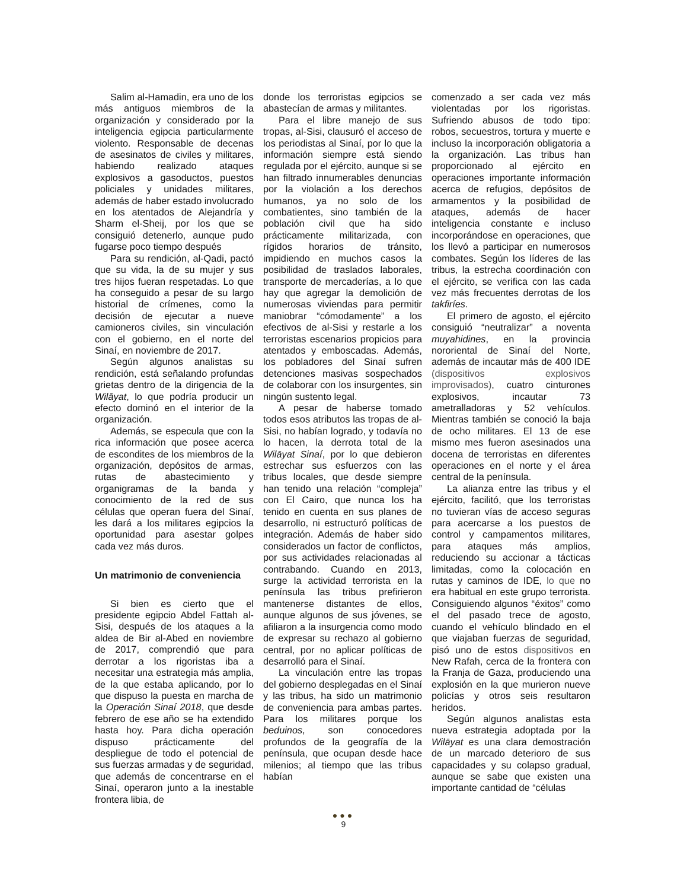Salim al-Hamadin, era uno de los más antiguos miembros de la organización y considerado por la inteligencia egipcia particularmente violento. Responsable de decenas de asesinatos de civiles y militares, habiendo realizado ataques explosivos a gasoductos, puestos policiales y unidades militares, además de haber estado involucrado en los atentados de Alejandría y Sharm el-Sheij, por los que se consiguió detenerlo, aunque pudo fugarse poco tiempo después
Para su rendición, al-Qadi, pactó que su vida, la de su mujer y sus tres hijos fueran respetadas. Lo que ha conseguido a pesar de su largo historial de crímenes, como la decisión de ejecutar a nueve camioneros civiles, sin vinculación con el gobierno, en el norte del Sinaí, en noviembre de 2017.
Según algunos analistas su rendición, está señalando profundas grietas dentro de la dirigencia de la Wilāyat, lo que podría producir un efecto dominó en el interior de la organización.
Además, se especula que con la rica información que posee acerca de escondites de los miembros de la organización, depósitos de armas, rutas de abastecimiento y organigramas de la banda y conocimiento de la red de sus células que operan fuera del Sinaí, les dará a los militares egipcios la oportunidad para asestar golpes cada vez más duros.
Un matrimonio de conveniencia
Si bien es cierto que el presidente egipcio Abdel Fattah al-Sisi, después de los ataques a la aldea de Bir al-Abed en noviembre de 2017, comprendió que para derrotar a los rigoristas iba a necesitar una estrategia más amplia, de la que estaba aplicando, por lo que dispuso la puesta en marcha de la Operación Sinaí 2018, que desde febrero de ese año se ha extendido hasta hoy. Para dicha operación dispuso prácticamente del despliegue de todo el potencial de sus fuerzas armadas y de seguridad, que además de concentrarse en el Sinaí, operaron junto a la inestable frontera libia, de
donde los terroristas egipcios se abastecían de armas y militantes.
Para el libre manejo de sus tropas, al-Sisi, clausuró el acceso de los periodistas al Sinaí, por lo que la información siempre está siendo regulada por el ejército, aunque si se han filtrado innumerables denuncias por la violación a los derechos humanos, ya no solo de los combatientes, sino también de la población civil que ha sido prácticamente militarizada, con rígidos horarios de tránsito, impidiendo en muchos casos la posibilidad de traslados laborales, transporte de mercaderías, a lo que hay que agregar la demolición de numerosas viviendas para permitir maniobrar “cómodamente” a los efectivos de al-Sisi y restarle a los terroristas escenarios propicios para atentados y emboscadas. Además, los pobladores del Sinaí sufren detenciones masivas sospechados de colaborar con los insurgentes, sin ningún sustento legal.
A pesar de haberse tomado todos esos atributos las tropas de al-Sisi, no habían logrado, y todavía no lo hacen, la derrota total de la Wilāyat Sinaí, por lo que debieron estrechar sus esfuerzos con las tribus locales, que desde siempre han tenido una relación “compleja” con El Cairo, que nunca los ha tenido en cuenta en sus planes de desarrollo, ni estructuró políticas de integración. Además de haber sido considerados un factor de conflictos, por sus actividades relacionadas al contrabando. Cuando en 2013, surge la actividad terrorista en la península las tribus prefirieron mantenerse distantes de ellos, aunque algunos de sus jóvenes, se afiliaron a la insurgencia como modo de expresar su rechazo al gobierno central, por no aplicar políticas de desarrolló para el Sinaí.
La vinculación entre las tropas del gobierno desplegadas en el Sinaí y las tribus, ha sido un matrimonio de conveniencia para ambas partes. Para los militares porque los beduinos, son conocedores profundos de la geografía de la península, que ocupan desde hace milenios; al tiempo que las tribus habían
comenzado a ser cada vez más violentadas por los rigoristas. Sufriendo abusos de todo tipo: robos, secuestros, tortura y muerte e incluso la incorporación obligatoria a la organización. Las tribus han proporcionado al ejército en operaciones importante información acerca de refugios, depósitos de armamentos y la posibilidad de ataques, además de hacer inteligencia constante e incluso incorporándose en operaciones, que los llevó a participar en numerosos combates. Según los líderes de las tribus, la estrecha coordinación con el ejército, se verifica con las cada vez más frecuentes derrotas de los takfiríes.
El primero de agosto, el ejército consiguió “neutralizar” a noventa muyahidines, en la provincia nororiental de Sinaí del Norte, además de incautar más de 400 IDE (dispositivos explosivos improvisados), cuatro cinturones explosivos, incautar 73 ametralladoras y 52 vehículos. Mientras también se conoció la baja de ocho militares. El 13 de ese mismo mes fueron asesinados una docena de terroristas en diferentes operaciones en el norte y el área central de la península.
La alianza entre las tribus y el ejército, facilitó, que los terroristas no tuvieran vías de acceso seguras para acercarse a los puestos de control y campamentos militares, para ataques más amplios, reduciendo su accionar a tácticas limitadas, como la colocación en rutas y caminos de IDE, lo que no era habitual en este grupo terrorista. Consiguiendo algunos “éxitos” como el del pasado trece de agosto, cuando el vehículo blindado en el que viajaban fuerzas de seguridad, pisó uno de estos dispositivos en New Rafah, cerca de la frontera con la Franja de Gaza, produciendo una explosión en la que murieron nueve policías y otros seis resultaron heridos.
Según algunos analistas esta nueva estrategia adoptada por la Wilāyat es una clara demostración de un marcado deterioro de sus capacidades y su colapso gradual, aunque se sabe que existen una importante cantidad de “células
●●●
9